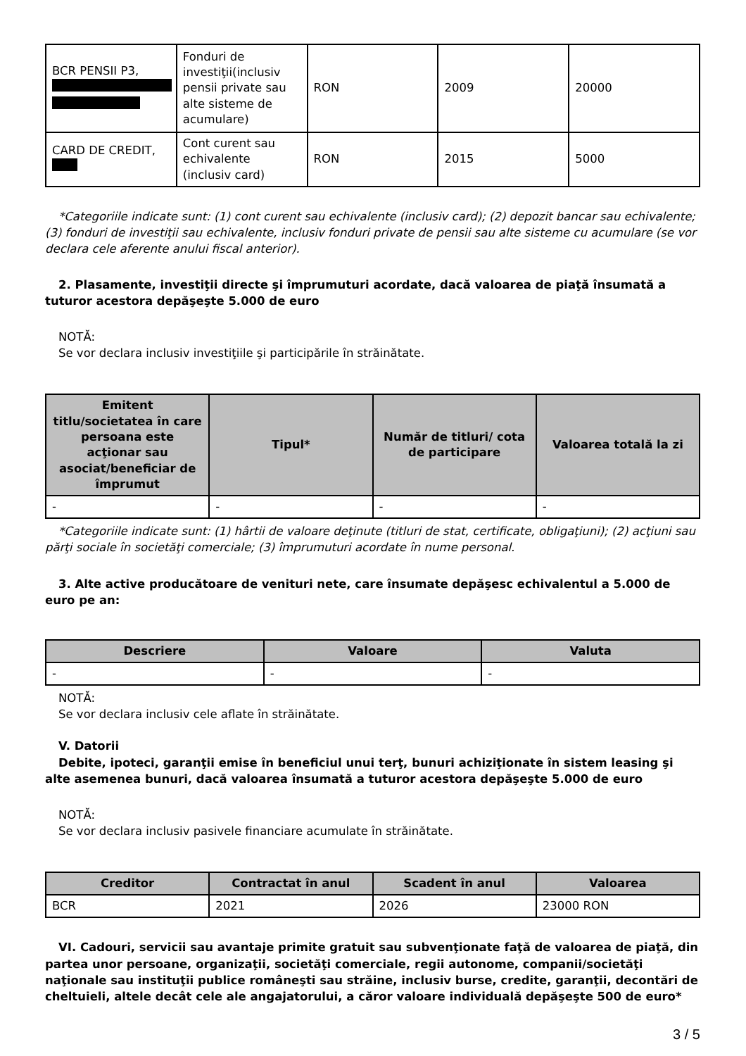| BCR PENSII P3, | Fonduri de investiţii(inclusiv pensii private sau alte sisteme de acumulare) | RON | 2009 | 20000 |
| CARD DE CREDIT, | Cont curent sau echivalente (inclusiv card) | RON | 2015 | 5000 |
*Categoriile indicate sunt: (1) cont curent sau echivalente (inclusiv card); (2) depozit bancar sau echivalente; (3) fonduri de investiţii sau echivalente, inclusiv fonduri private de pensii sau alte sisteme cu acumulare (se vor declara cele aferente anului fiscal anterior).
2. Plasamente, investiţii directe şi împrumuturi acordate, dacă valoarea de piaţă însumată a tuturor acestora depăşeşte 5.000 de euro
NOTĂ:
Se vor declara inclusiv investiţiile şi participările în străinătate.
| Emitent titlu/societatea în care persoana este acţionar sau asociat/beneficiar de împrumut | Tipul* | Număr de titluri/ cota de participare | Valoarea totală la zi |
| --- | --- | --- | --- |
| - | - | - | - |
*Categoriile indicate sunt: (1) hârtii de valoare deţinute (titluri de stat, certificate, obligaţiuni); (2) acţiuni sau părţi sociale în societăţi comerciale; (3) împrumuturi acordate în nume personal.
3. Alte active producătoare de venituri nete, care însumate depăşesc echivalentul a 5.000 de euro pe an:
| Descriere | Valoare | Valuta |
| --- | --- | --- |
| - | - | - |
NOTĂ:
Se vor declara inclusiv cele aflate în străinătate.
V. Datorii
Debite, ipoteci, garanţii emise în beneficiul unui terţ, bunuri achiziţionate în sistem leasing şi alte asemenea bunuri, dacă valoarea însumată a tuturor acestora depăşeşte 5.000 de euro
NOTĂ:
Se vor declara inclusiv pasivele financiare acumulate în străinătate.
| Creditor | Contractat în anul | Scadent în anul | Valoarea |
| --- | --- | --- | --- |
| BCR | 2021 | 2026 | 23000 RON |
VI. Cadouri, servicii sau avantaje primite gratuit sau subvenţionate faţă de valoarea de piaţă, din partea unor persoane, organizaţii, societăţi comerciale, regii autonome, companii/societăţi naţionale sau instituţii publice româneşti sau străine, inclusiv burse, credite, garanţii, decontări de cheltuieli, altele decât cele ale angajatorului, a căror valoare individuală depăşeşte 500 de euro*
3 / 5